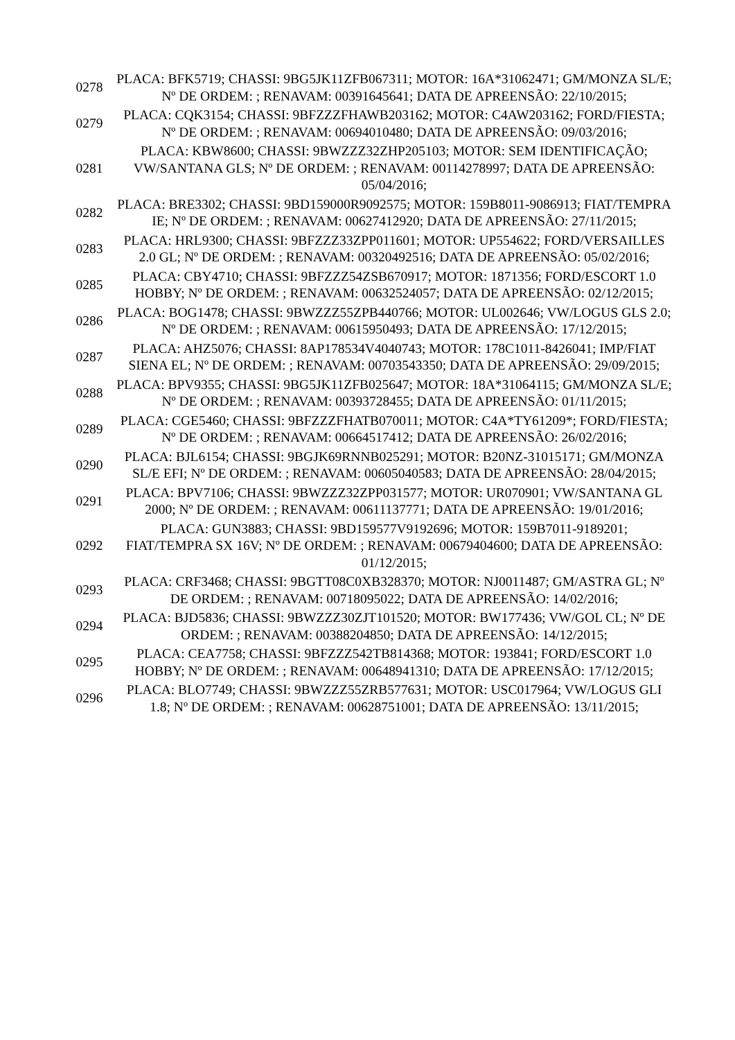| 0278 | PLACA: BFK5719; CHASSI: 9BG5JK11ZFB067311; MOTOR: 16A*31062471; GM/MONZA SL/E; Nº DE ORDEM: ; RENAVAM: 00391645641; DATA DE APREENSÃO: 22/10/2015; |
| 0279 | PLACA: CQK3154; CHASSI: 9BFZZZFHAWB203162; MOTOR: C4AW203162; FORD/FIESTA; Nº DE ORDEM: ; RENAVAM: 00694010480; DATA DE APREENSÃO: 09/03/2016; |
| 0281 | PLACA: KBW8600; CHASSI: 9BWZZZ32ZHP205103; MOTOR: SEM IDENTIFICAÇÃO; VW/SANTANA GLS; Nº DE ORDEM: ; RENAVAM: 00114278997; DATA DE APREENSÃO: 05/04/2016; |
| 0282 | PLACA: BRE3302; CHASSI: 9BD159000R9092575; MOTOR: 159B8011-9086913; FIAT/TEMPRA IE; Nº DE ORDEM: ; RENAVAM: 00627412920; DATA DE APREENSÃO: 27/11/2015; |
| 0283 | PLACA: HRL9300; CHASSI: 9BFZZZ33ZPP011601; MOTOR: UP554622; FORD/VERSAILLES 2.0 GL; Nº DE ORDEM: ; RENAVAM: 00320492516; DATA DE APREENSÃO: 05/02/2016; |
| 0285 | PLACA: CBY4710; CHASSI: 9BFZZZ54ZSB670917; MOTOR: 1871356; FORD/ESCORT 1.0 HOBBY; Nº DE ORDEM: ; RENAVAM: 00632524057; DATA DE APREENSÃO: 02/12/2015; |
| 0286 | PLACA: BOG1478; CHASSI: 9BWZZZ55ZPB440766; MOTOR: UL002646; VW/LOGUS GLS 2.0; Nº DE ORDEM: ; RENAVAM: 00615950493; DATA DE APREENSÃO: 17/12/2015; |
| 0287 | PLACA: AHZ5076; CHASSI: 8AP178534V4040743; MOTOR: 178C1011-8426041; IMP/FIAT SIENA EL; Nº DE ORDEM: ; RENAVAM: 00703543350; DATA DE APREENSÃO: 29/09/2015; |
| 0288 | PLACA: BPV9355; CHASSI: 9BG5JK11ZFB025647; MOTOR: 18A*31064115; GM/MONZA SL/E; Nº DE ORDEM: ; RENAVAM: 00393728455; DATA DE APREENSÃO: 01/11/2015; |
| 0289 | PLACA: CGE5460; CHASSI: 9BFZZZFHATB070011; MOTOR: C4A*TY61209*; FORD/FIESTA; Nº DE ORDEM: ; RENAVAM: 00664517412; DATA DE APREENSÃO: 26/02/2016; |
| 0290 | PLACA: BJL6154; CHASSI: 9BGJK69RNNB025291; MOTOR: B20NZ-31015171; GM/MONZA SL/E EFI; Nº DE ORDEM: ; RENAVAM: 00605040583; DATA DE APREENSÃO: 28/04/2015; |
| 0291 | PLACA: BPV7106; CHASSI: 9BWZZZ32ZPP031577; MOTOR: UR070901; VW/SANTANA GL 2000; Nº DE ORDEM: ; RENAVAM: 00611137771; DATA DE APREENSÃO: 19/01/2016; |
| 0292 | PLACA: GUN3883; CHASSI: 9BD159577V9192696; MOTOR: 159B7011-9189201; FIAT/TEMPRA SX 16V; Nº DE ORDEM: ; RENAVAM: 00679404600; DATA DE APREENSÃO: 01/12/2015; |
| 0293 | PLACA: CRF3468; CHASSI: 9BGTT08C0XB328370; MOTOR: NJ0011487; GM/ASTRA GL; Nº DE ORDEM: ; RENAVAM: 00718095022; DATA DE APREENSÃO: 14/02/2016; |
| 0294 | PLACA: BJD5836; CHASSI: 9BWZZZ30ZJT101520; MOTOR: BW177436; VW/GOL CL; Nº DE ORDEM: ; RENAVAM: 00388204850; DATA DE APREENSÃO: 14/12/2015; |
| 0295 | PLACA: CEA7758; CHASSI: 9BFZZZ542TB814368; MOTOR: 193841; FORD/ESCORT 1.0 HOBBY; Nº DE ORDEM: ; RENAVAM: 00648941310; DATA DE APREENSÃO: 17/12/2015; |
| 0296 | PLACA: BLO7749; CHASSI: 9BWZZZ55ZRB577631; MOTOR: USC017964; VW/LOGUS GLI 1.8; Nº DE ORDEM: ; RENAVAM: 00628751001; DATA DE APREENSÃO: 13/11/2015; |